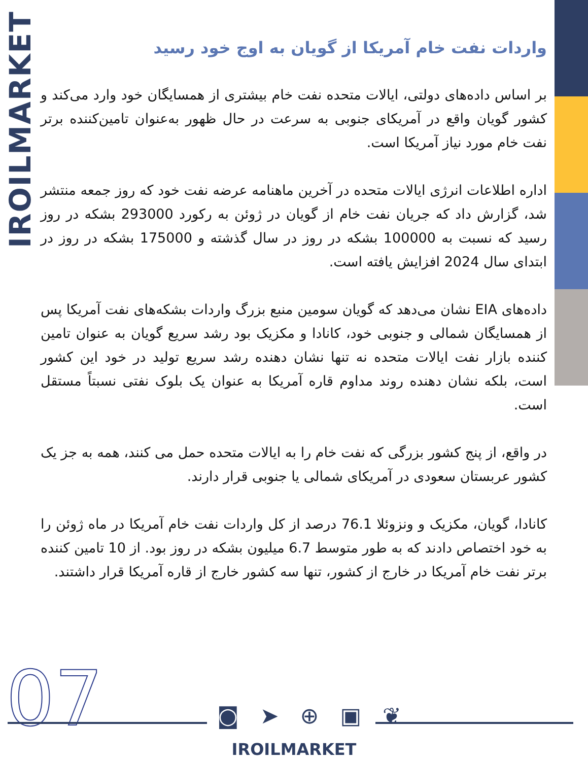IROILMARKET
واردات نفت خام آمریکا از گویان به اوج خود رسید
بر اساس داده‌های دولتی، ایالات متحده نفت خام بیشتری از همسایگان خود وارد می‌کند و کشور گویان واقع در آمریکای جنوبی به سرعت در حال ظهور به‌عنوان تامین‌کننده برتر نفت خام مورد نیاز آمریکا است.
اداره اطلاعات انرژی ایالات متحده در آخرین ماهنامه عرضه نفت خود که روز جمعه منتشر شد، گزارش داد که جریان نفت خام از گویان در ژوئن به رکورد 293000 بشکه در روز رسید که نسبت به 100000 بشکه در روز در سال گذشته و 175000 بشکه در روز در ابتدای سال 2024 افزایش یافته است.
داده‌های EIA نشان می‌دهد که گویان سومین منبع بزرگ واردات بشکه‌های نفت آمریکا پس از همسایگان شمالی و جنوبی خود، کانادا و مکزیک بود رشد سریع گویان به عنوان تامین کننده بازار نفت ایالات متحده نه تنها نشان دهنده رشد سریع تولید در خود این کشور است، بلکه نشان دهنده روند مداوم قاره آمریکا به عنوان یک بلوک نفتی نسبتاً مستقل است.
در واقع، از پنج کشور بزرگی که نفت خام را به ایالات متحده حمل می کنند، همه به جز یک کشور عربستان سعودی در آمریکای شمالی یا جنوبی قرار دارند.
کانادا، گویان، مکزیک و ونزوئلا 76.1 درصد از کل واردات نفت خام آمریکا در ماه ژوئن را به خود اختصاص دادند که به طور متوسط 6.7 میلیون بشکه در روز بود. از 10 تامین کننده برتر نفت خام آمریکا در خارج از کشور، تنها سه کشور خارج از قاره آمریکا قرار داشتند.
07 ◙ ➤ ⊕ ▣ ❦
IROILMARKET